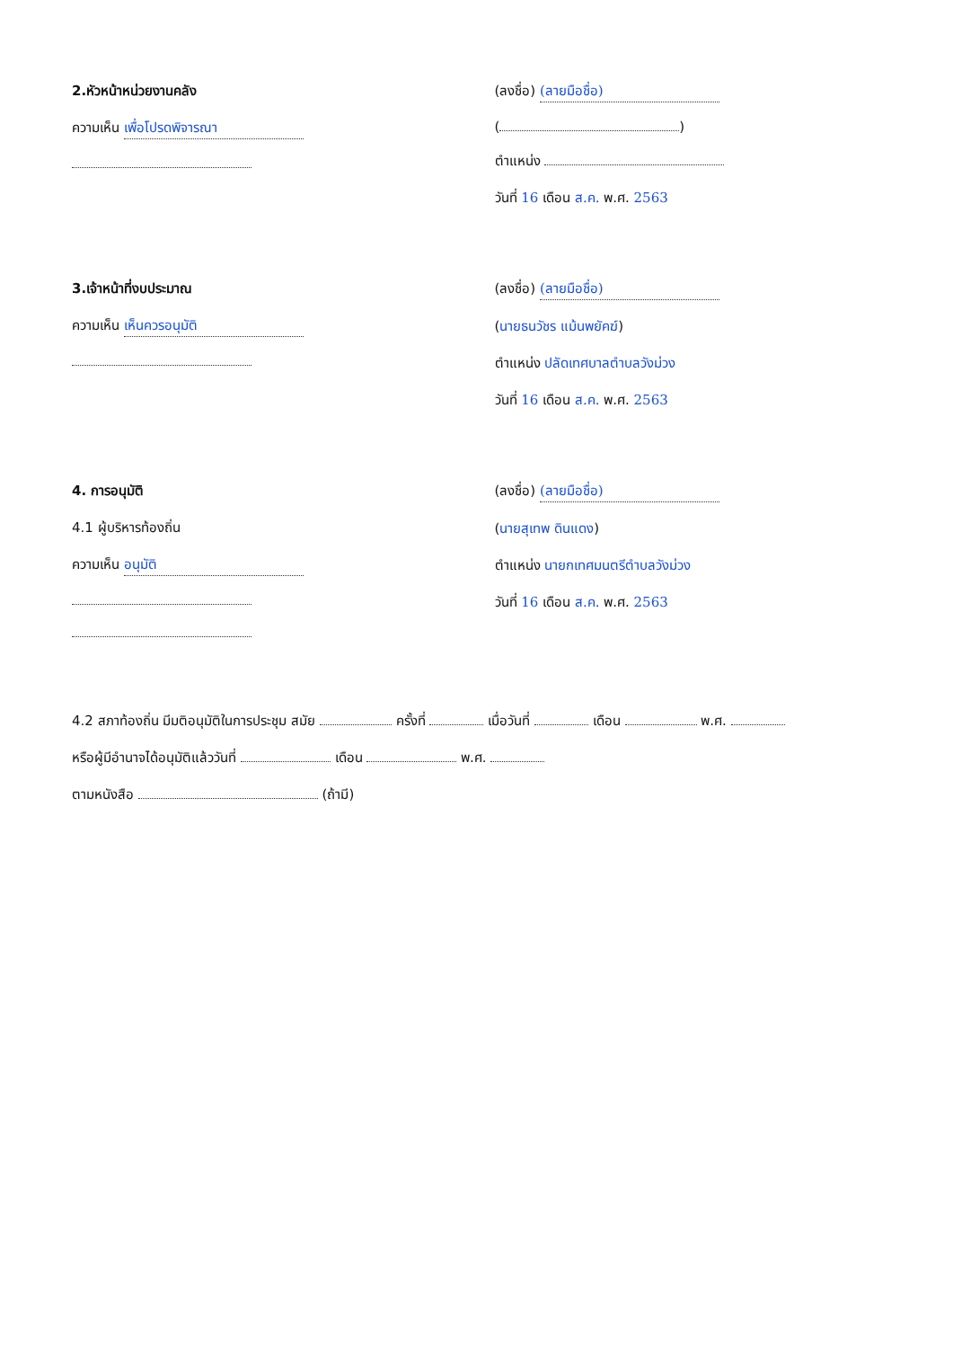2.หัวหน้าหน่วยงานคลัง
ความเห็น เพื่อโปรดพิจารณา
(ลงชื่อ) (ลายมือชื่อ)
( )
ตำแหน่ง
วันที่ 16 เดือน ส.ค. พ.ศ. 2563
3.เจ้าหน้าที่งบประมาณ
ความเห็น เห็นควรอนุมัติ
(ลงชื่อ) (ลายมือชื่อ)
(นายธนวัชร แม้นพยัคฆ์)
ตำแหน่ง ปลัดเทศบาลตำบลวังม่วง
วันที่ 16 เดือน ส.ค. พ.ศ. 2563
4. การอนุมัติ
4.1 ผู้บริหารท้องถิ่น
ความเห็น อนุมัติ
(ลงชื่อ) (ลายมือชื่อ)
(นายสุเทพ ดินแดง)
ตำแหน่ง นายกเทศมนตรีตำบลวังม่วง
วันที่ 16 เดือน ส.ค. พ.ศ. 2563
4.2 สภาท้องถิ่น มีมติอนุมัติในการประชุม สมัย ครั้งที่ เมื่อวันที่ เดือน พ.ศ.
หรือผู้มีอำนาจได้อนุมัติแล้ววันที่ เดือน พ.ศ.
ตามหนังสือ (ถ้ามี)